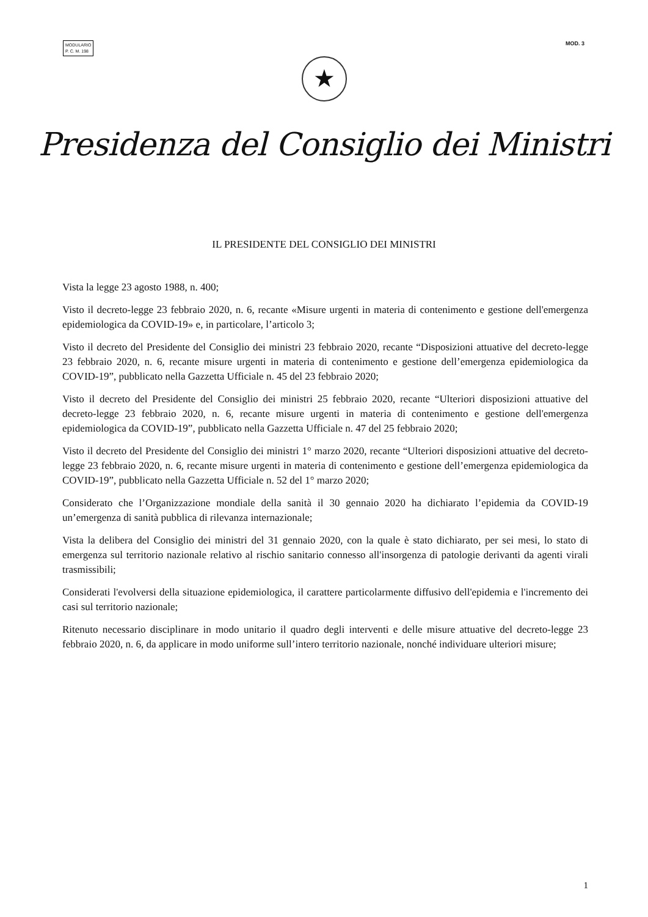MODULARIO
P. C. M. 198
MOD. 3
★
Presidenza del Consiglio dei Ministri
IL PRESIDENTE DEL CONSIGLIO DEI MINISTRI
Vista la legge 23 agosto 1988, n. 400;
Visto il decreto-legge 23 febbraio 2020, n. 6, recante «Misure urgenti in materia di contenimento e gestione dell'emergenza epidemiologica da COVID-19» e, in particolare, l’articolo 3;
Visto il decreto del Presidente del Consiglio dei ministri 23 febbraio 2020, recante “Disposizioni attuative del decreto-legge 23 febbraio 2020, n. 6, recante misure urgenti in materia di contenimento e gestione dell’emergenza epidemiologica da COVID-19”, pubblicato nella Gazzetta Ufficiale n. 45 del 23 febbraio 2020;
Visto il decreto del Presidente del Consiglio dei ministri 25 febbraio 2020, recante “Ulteriori disposizioni attuative del decreto-legge 23 febbraio 2020, n. 6, recante misure urgenti in materia di contenimento e gestione dell'emergenza epidemiologica da COVID-19”, pubblicato nella Gazzetta Ufficiale n. 47 del 25 febbraio 2020;
Visto il decreto del Presidente del Consiglio dei ministri 1° marzo 2020, recante “Ulteriori disposizioni attuative del decreto-legge 23 febbraio 2020, n. 6, recante misure urgenti in materia di contenimento e gestione dell’emergenza epidemiologica da COVID-19”, pubblicato nella Gazzetta Ufficiale n. 52 del 1° marzo 2020;
Considerato che l’Organizzazione mondiale della sanità il 30 gennaio 2020 ha dichiarato l’epidemia da COVID-19 un’emergenza di sanità pubblica di rilevanza internazionale;
Vista la delibera del Consiglio dei ministri del 31 gennaio 2020, con la quale è stato dichiarato, per sei mesi, lo stato di emergenza sul territorio nazionale relativo al rischio sanitario connesso all'insorgenza di patologie derivanti da agenti virali trasmissibili;
Considerati l'evolversi della situazione epidemiologica, il carattere particolarmente diffusivo dell'epidemia e l'incremento dei casi sul territorio nazionale;
Ritenuto necessario disciplinare in modo unitario il quadro degli interventi e delle misure attuative del decreto-legge 23 febbraio 2020, n. 6, da applicare in modo uniforme sull’intero territorio nazionale, nonché individuare ulteriori misure;
1